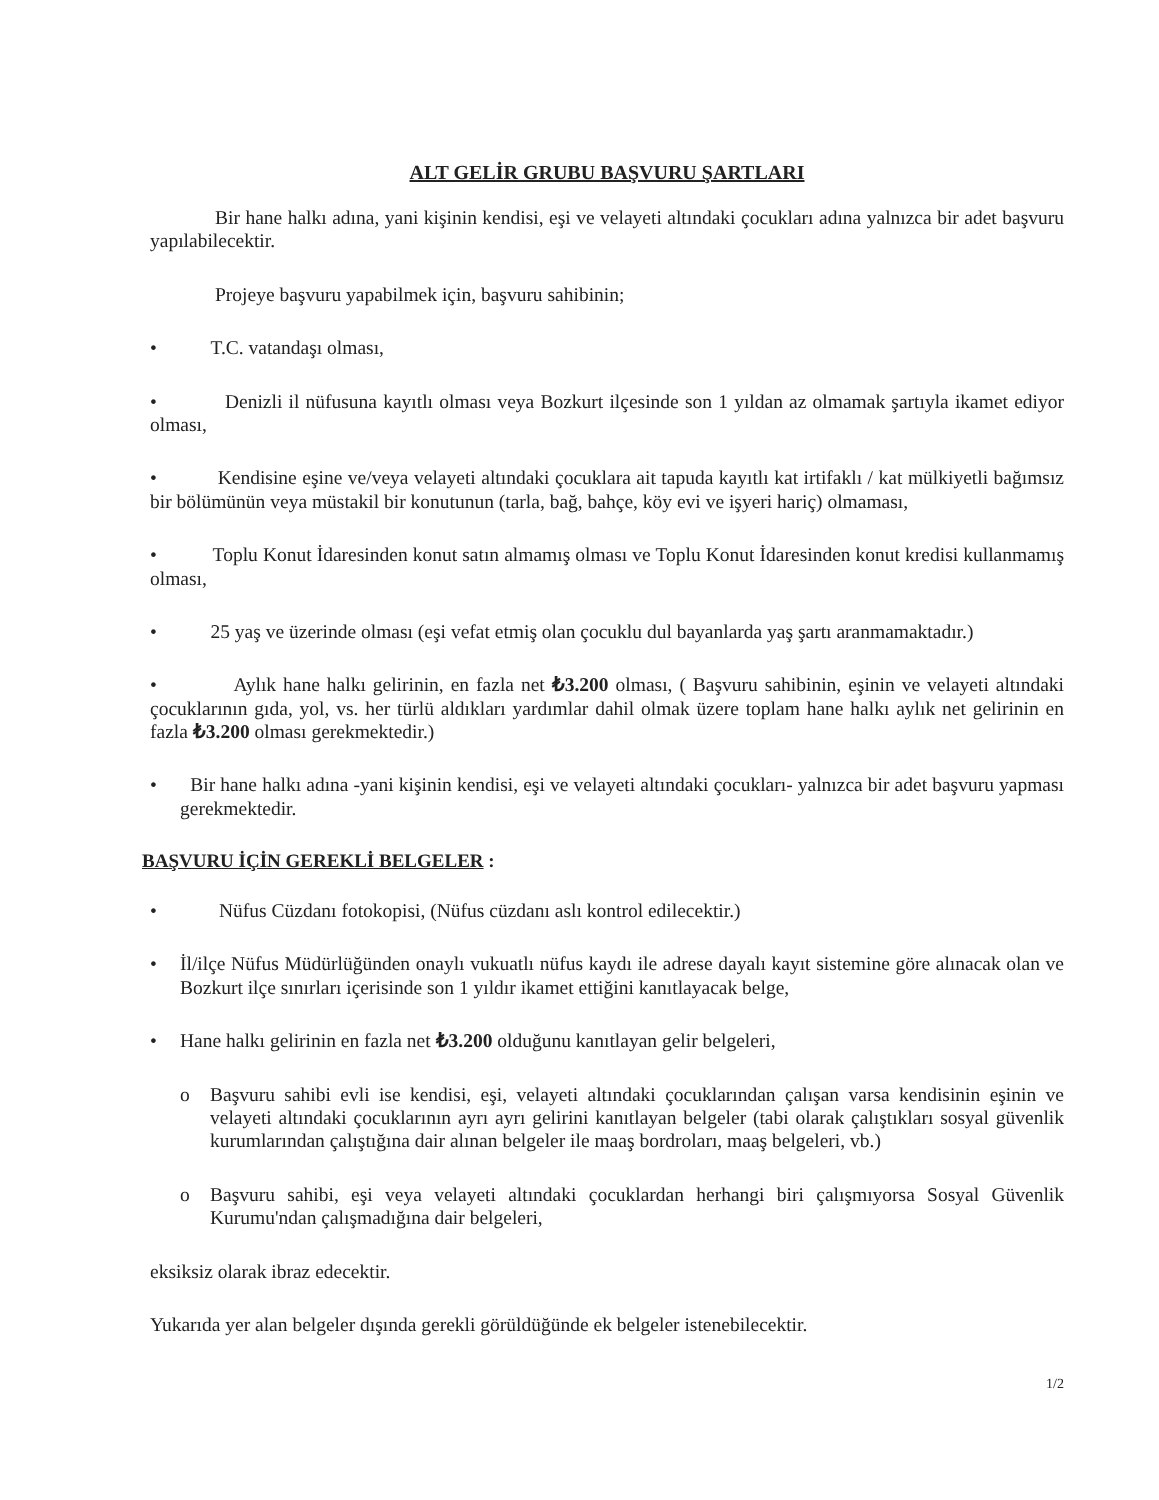ALT GELİR GRUBU BAŞVURU ŞARTLARI
Bir hane halkı adına, yani kişinin kendisi, eşi ve velayeti altındaki çocukları adına yalnızca bir adet başvuru yapılabilecektir.
Projeye başvuru yapabilmek için, başvuru sahibinin;
• T.C. vatandaşı olması,
• Denizli il nüfusuna kayıtlı olması veya Bozkurt ilçesinde son 1 yıldan az olmamak şartıyla ikamet ediyor olması,
• Kendisine eşine ve/veya velayeti altındaki çocuklara ait tapuda kayıtlı kat irtifaklı / kat mülkiyetli bağımsız bir bölümünün veya müstakil bir konutunun (tarla, bağ, bahçe, köy evi ve işyeri hariç) olmaması,
• Toplu Konut İdaresinden konut satın almamış olması ve Toplu Konut İdaresinden konut kredisi kullanmamış olması,
• 25 yaş ve üzerinde olması (eşi vefat etmiş olan çocuklu dul bayanlarda yaş şartı aranmamaktadır.)
• Aylık hane halkı gelirinin, en fazla net ₺3.200 olması, ( Başvuru sahibinin, eşinin ve velayeti altındaki çocuklarının gıda, yol, vs. her türlü aldıkları yardımlar dahil olmak üzere toplam hane halkı aylık net gelirinin en fazla ₺3.200 olması gerekmektedir.)
• Bir hane halkı adına -yani kişinin kendisi, eşi ve velayeti altındaki çocukları- yalnızca bir adet başvuru yapması gerekmektedir.
BAŞVURU İÇİN GEREKLİ BELGELER :
• Nüfus Cüzdanı fotokopisi, (Nüfus cüzdanı aslı kontrol edilecektir.)
• İl/ilçe Nüfus Müdürlüğünden onaylı vukuatlı nüfus kaydı ile adrese dayalı kayıt sistemine göre alınacak olan ve Bozkurt ilçe sınırları içerisinde son 1 yıldır ikamet ettiğini kanıtlayacak belge,
• Hane halkı gelirinin en fazla net ₺3.200 olduğunu kanıtlayan gelir belgeleri,
o Başvuru sahibi evli ise kendisi, eşi, velayeti altındaki çocuklarından çalışan varsa kendisinin eşinin ve velayeti altındaki çocuklarının ayrı ayrı gelirini kanıtlayan belgeler (tabi olarak çalıştıkları sosyal güvenlik kurumlarından çalıştığına dair alınan belgeler ile maaş bordroları, maaş belgeleri, vb.)
o Başvuru sahibi, eşi veya velayeti altındaki çocuklardan herhangi biri çalışmıyorsa Sosyal Güvenlik Kurumu'ndan çalışmadığına dair belgeleri,
eksiksiz olarak ibraz edecektir.
Yukarıda yer alan belgeler dışında gerekli görüldüğünde ek belgeler istenebilecektir.
1/2